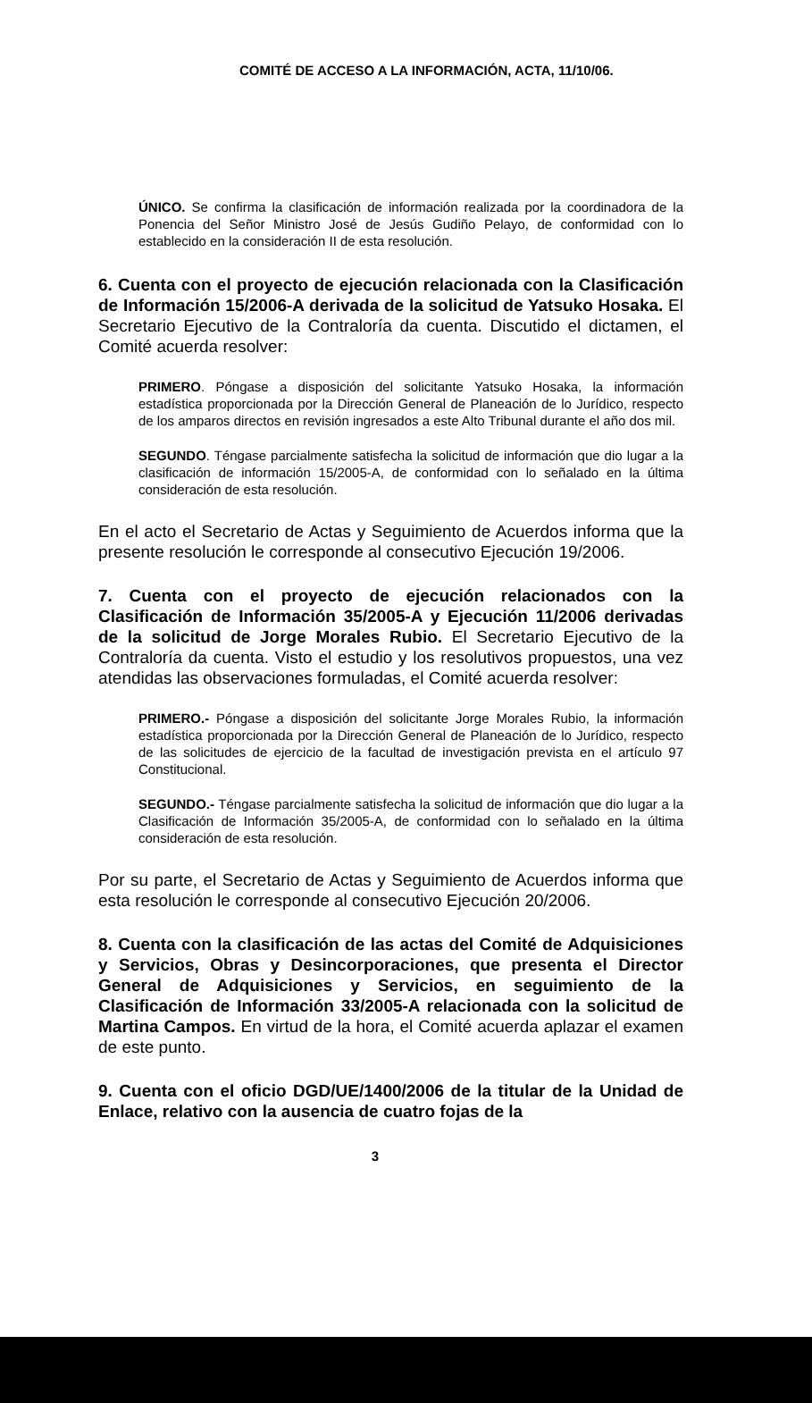COMITÉ DE ACCESO A LA INFORMACIÓN, ACTA, 11/10/06.
ÚNICO. Se confirma la clasificación de información realizada por la coordinadora de la Ponencia del Señor Ministro José de Jesús Gudiño Pelayo, de conformidad con lo establecido en la consideración II de esta resolución.
6. Cuenta con el proyecto de ejecución relacionada con la Clasificación de Información 15/2006-A derivada de la solicitud de Yatsuko Hosaka. El Secretario Ejecutivo de la Contraloría da cuenta. Discutido el dictamen, el Comité acuerda resolver:
PRIMERO. Póngase a disposición del solicitante Yatsuko Hosaka, la información estadística proporcionada por la Dirección General de Planeación de lo Jurídico, respecto de los amparos directos en revisión ingresados a este Alto Tribunal durante el año dos mil.
SEGUNDO. Téngase parcialmente satisfecha la solicitud de información que dio lugar a la clasificación de información 15/2005-A, de conformidad con lo señalado en la última consideración de esta resolución.
En el acto el Secretario de Actas y Seguimiento de Acuerdos informa que la presente resolución le corresponde al consecutivo Ejecución 19/2006.
7. Cuenta con el proyecto de ejecución relacionados con la Clasificación de Información 35/2005-A y Ejecución 11/2006 derivadas de la solicitud de Jorge Morales Rubio. El Secretario Ejecutivo de la Contraloría da cuenta. Visto el estudio y los resolutivos propuestos, una vez atendidas las observaciones formuladas, el Comité acuerda resolver:
PRIMERO.- Póngase a disposición del solicitante Jorge Morales Rubio, la información estadística proporcionada por la Dirección General de Planeación de lo Jurídico, respecto de las solicitudes de ejercicio de la facultad de investigación prevista en el artículo 97 Constitucional.
SEGUNDO.- Téngase parcialmente satisfecha la solicitud de información que dio lugar a la Clasificación de Información 35/2005-A, de conformidad con lo señalado en la última consideración de esta resolución.
Por su parte, el Secretario de Actas y Seguimiento de Acuerdos informa que esta resolución le corresponde al consecutivo Ejecución 20/2006.
8. Cuenta con la clasificación de las actas del Comité de Adquisiciones y Servicios, Obras y Desincorporaciones, que presenta el Director General de Adquisiciones y Servicios, en seguimiento de la Clasificación de Información 33/2005-A relacionada con la solicitud de Martina Campos. En virtud de la hora, el Comité acuerda aplazar el examen de este punto.
9. Cuenta con el oficio DGD/UE/1400/2006 de la titular de la Unidad de Enlace, relativo con la ausencia de cuatro fojas de la
3